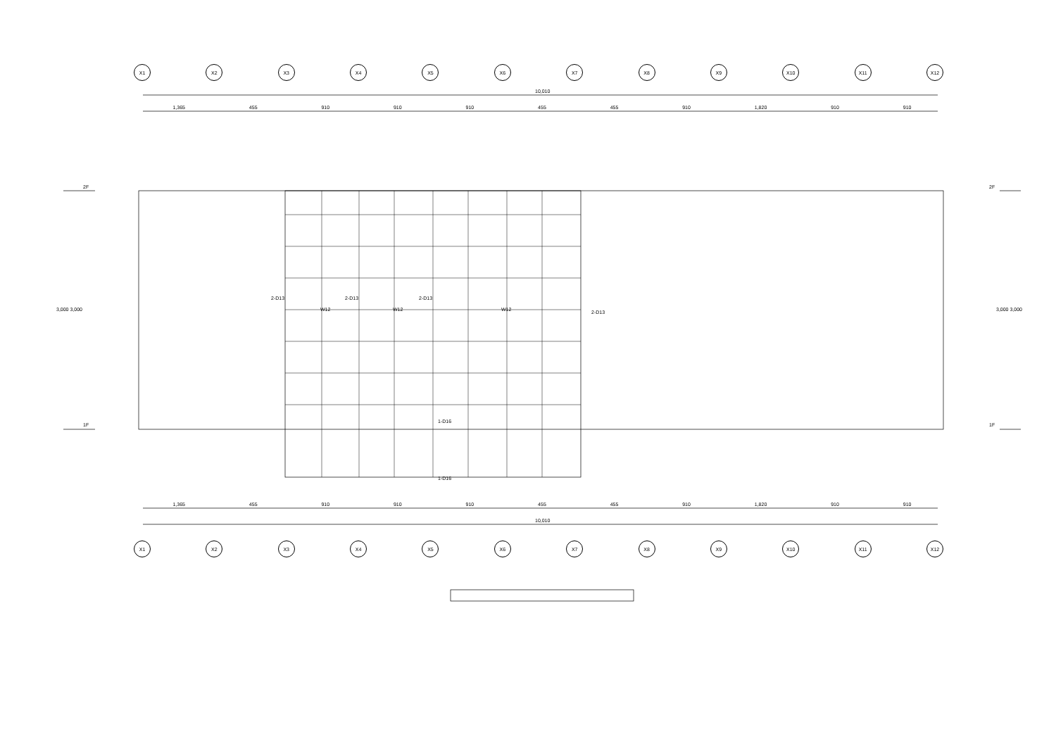X1 X2 X3 X4 X5 X6 X7 X8 X9 X10 X11 X12
10,010
1,365 455 910 910 910 455 455 910 1,820 910 910
2F 2F
1F 1F
3,000 3,000 3,000 3,000
W12 W12 W12
2-D13 2-D13 2-D13
2-D13
1-D16
1-D16
1,365 455 910 910 910 455 455 910 1,820 910 910
10,010
X1 X2 X3 X4 X5 X6 X7 X8 X9 X10 X11 X12